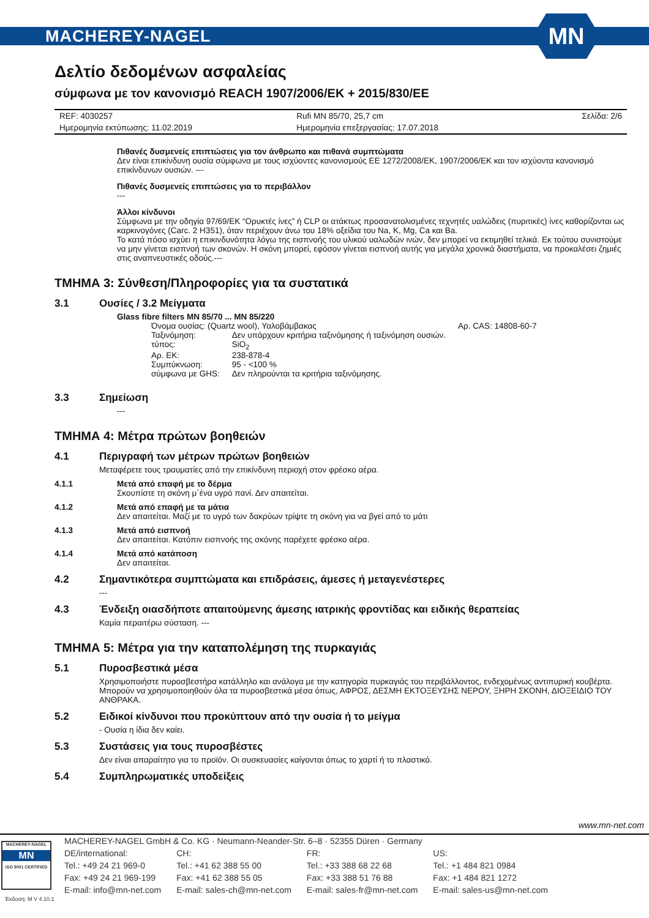MACHEREY-NAGEL
MN
Δελτίο δεδομένων ασφαλείας
σύμφωνα με τον κανονισμό REACH 1907/2006/EK + 2015/830/EE
| REF: 4030257 | Rufi MN 85/70, 25,7 cm | Σελίδα: 2/6 |
| Ημερομηνία εκτύπωσης: 11.02.2019 | Ημερομηνία επεξεργασίας: 17.07.2018 | |
Πιθανές δυσμενείς επιπτώσεις για τον άνθρωπο και πιθανά συμπτώματα
Δεν είναι επικίνδυνη ουσία σύμφωνα με τους ισχύοντες κανονισμούς ΕΕ 1272/2008/ΕΚ, 1907/2006/ΕΚ και τον ισχύοντα κανονισμό επικίνδυνων ουσιών. ---
Πιθανές δυσμενείς επιπτώσεις για το περιβάλλον
---
Άλλοι κίνδυνοι
Σύμφωνα με την οδηγία 97/69/ΕΚ “Ορυκτές ίνες” ή CLP οι ατάκτως προσανατολισμένες τεχνητές υαλώδεις (πυριτικές) ίνες καθορίζονται ως καρκινογόνες (Carc. 2 H351), όταν περιέχουν άνω του 18% οξείδια του Na, K, Mg, Ca και Ba.
Το κατά πόσο ισχύει η επικινδυνότητα λόγω της εισπνοής του υλικού υαλωδών ινών, δεν μπορεί να εκτιμηθεί τελικά. Εκ τούτου συνιστούμε να μην γίνεται εισπνοή των σκονών. Η σκόνη μπορεί, εφόσον γίνεται εισπνοή αυτής για μεγάλα χρονικά διαστήματα, να προκαλέσει ζημιές στις αναπνευστικές οδούς.---
ΤΜΗΜΑ 3: Σύνθεση/Πληροφορίες για τα συστατικά
3.1 Ουσίες / 3.2 Μείγματα
Glass fibre filters MN 85/70 ... MN 85/220
| Όνομα ουσίας: (Quartz wool), Υαλοβάμβακας | | Αρ. CAS: 14808-60-7 |
| Ταξινόμηση: | Δεν υπάρχουν κριτήρια ταξινόμησης ή ταξινόμηση ουσιών. | |
| τύπος: | SiO<sub>2</sub> | |
| Αρ. ΕΚ: | 238-878-4 | |
| Συμπύκνωση: | 95 - <100 % | |
| σύμφωνα με GHS: | Δεν πληρούνται τα κριτήρια ταξινόμησης. | |
3.3 Σημείωση
---
ΤΜΗΜΑ 4: Μέτρα πρώτων βοηθειών
4.1 Περιγραφή των μέτρων πρώτων βοηθειών
Μεταφέρετε τους τραυματίες από την επικίνδυνη περιοχή στον φρέσκο αέρα.
4.1.1 Μετά από επαφή με το δέρμα
Σκουπίστε τη σκόνη μ΄ένα υγρό πανί. Δεν απαιτείται.
4.1.2 Μετά από επαφή με τα μάτια
Δεν απαιτείται. Μαζί με το υγρό των δακρύων τρίψτε τη σκόνη για να βγεί από το μάτι
4.1.3 Μετά από εισπνοή
Δεν απαιτείται. Κατόπιν εισπνοής της σκόνης παρέχετε φρέσκο αέρα.
4.1.4 Μετά από κατάποση
Δεν απαιτείται.
4.2 Σημαντικότερα συμπτώματα και επιδράσεις, άμεσες ή μεταγενέστερες
---
4.3 Ένδειξη οιασδήποτε απαιτούμενης άμεσης ιατρικής φροντίδας και ειδικής θεραπείας
Καμία περαιτέρω σύσταση. ---
ΤΜΗΜΑ 5: Μέτρα για την καταπολέμηση της πυρκαγιάς
5.1 Πυροσβεστικά μέσα
Χρησιμοποιήστε πυροσβεστήρα κατάλληλο και ανάλογα με την κατηγορία πυρκαγιάς του περιβάλλοντος, ενδεχομένως αντιπυρική κουβέρτα. Μπορούν να χρησιμοποιηθούν όλα τα πυροσβεστικά μέσα όπως, ΑΦΡΟΣ, ΔΕΣΜΗ ΕΚΤΟΞΕΥΣΗΣ ΝΕΡΟΥ, ΞΗΡΗ ΣΚΟΝΗ, ΔΙΟΞΕΙΔΙΟ ΤΟΥ ΑΝΘΡΑΚΑ.
5.2 Ειδικοί κίνδυνοι που προκύπτουν από την ουσία ή το μείγμα
- Ουσία η ίδια δεν καίει.
5.3 Συστάσεις για τους πυροσβέστες
Δεν είναι απαραίτητο για το προϊόν. Οι συσκευασίες καίγονται όπως το χαρτί ή το πλαστικό.
5.4 Συμπληρωματικές υποδείξεις
www.mn-net.com
MACHEREY-NAGEL
MN
ISO 9001 CERTIFIED
| MACHEREY-NAGEL GmbH & Co. KG · Neumann-Neander-Str. 6–8 · 52355 Düren · Germany | | | |
| DE/international: | CH: | FR: | US: |
| Tel.: +49 24 21 969-0 | Tel.: +41 62 388 55 00 | Tel.: +33 388 68 22 68 | Tel.: +1 484 821 0984 |
| Fax: +49 24 21 969-199 | Fax: +41 62 388 55 05 | Fax: +33 388 51 76 88 | Fax: +1 484 821 1272 |
| E-mail: info@mn-net.com | E-mail: sales-ch@mn-net.com | E-mail: sales-fr@mn-net.com | E-mail: sales-us@mn-net.com |
Έκδοση: M V 4.10.1